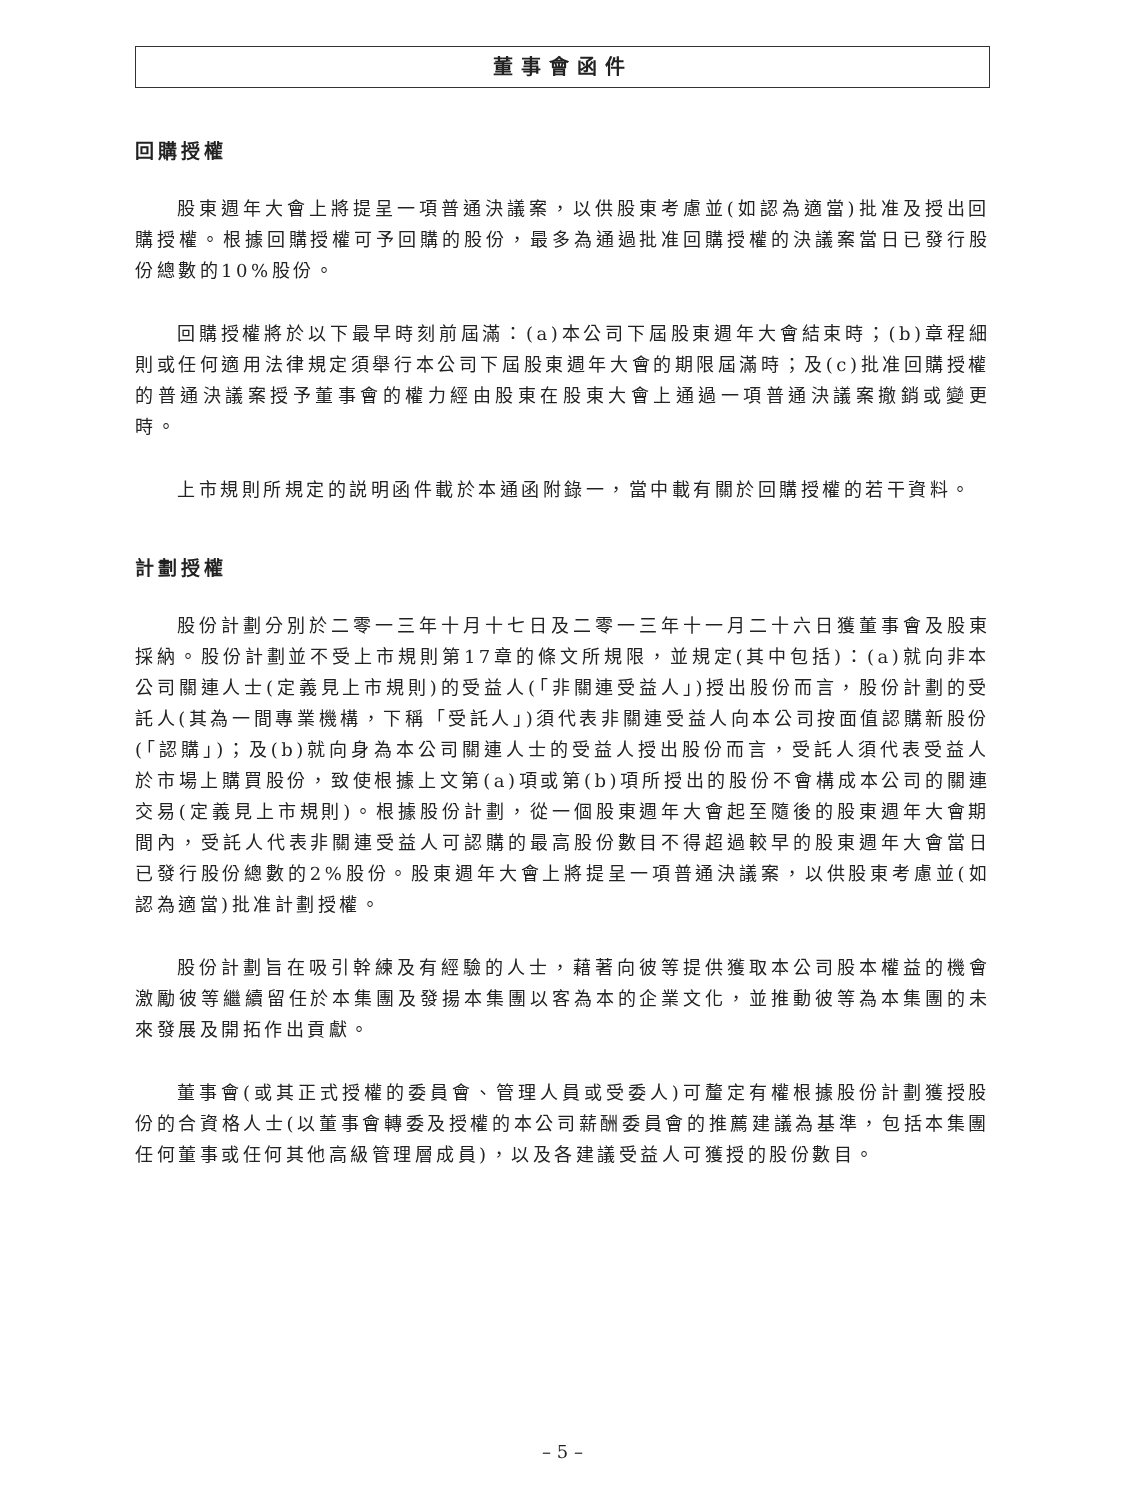董事會函件
回購授權
股東週年大會上將提呈一項普通決議案，以供股東考慮並(如認為適當)批准及授出回購授權。根據回購授權可予回購的股份，最多為通過批准回購授權的決議案當日已發行股份總數的10%股份。
回購授權將於以下最早時刻前屆滿：(a)本公司下屆股東週年大會結束時；(b)章程細則或任何適用法律規定須舉行本公司下屆股東週年大會的期限屆滿時；及(c)批准回購授權的普通決議案授予董事會的權力經由股東在股東大會上通過一項普通決議案撤銷或變更時。
上市規則所規定的説明函件載於本通函附錄一，當中載有關於回購授權的若干資料。
計劃授權
股份計劃分別於二零一三年十月十七日及二零一三年十一月二十六日獲董事會及股東採納。股份計劃並不受上市規則第17章的條文所規限，並規定(其中包括)：(a)就向非本公司關連人士(定義見上市規則)的受益人(「非關連受益人」)授出股份而言，股份計劃的受託人(其為一間專業機構，下稱「受託人」)須代表非關連受益人向本公司按面值認購新股份(「認購」)；及(b)就向身為本公司關連人士的受益人授出股份而言，受託人須代表受益人於市場上購買股份，致使根據上文第(a)項或第(b)項所授出的股份不會構成本公司的關連交易(定義見上市規則)。根據股份計劃，從一個股東週年大會起至隨後的股東週年大會期間內，受託人代表非關連受益人可認購的最高股份數目不得超過較早的股東週年大會當日已發行股份總數的2%股份。股東週年大會上將提呈一項普通決議案，以供股東考慮並(如認為適當)批准計劃授權。
股份計劃旨在吸引幹練及有經驗的人士，藉著向彼等提供獲取本公司股本權益的機會激勵彼等繼續留任於本集團及發揚本集團以客為本的企業文化，並推動彼等為本集團的未來發展及開拓作出貢獻。
董事會(或其正式授權的委員會、管理人員或受委人)可釐定有權根據股份計劃獲授股份的合資格人士(以董事會轉委及授權的本公司薪酬委員會的推薦建議為基準，包括本集團任何董事或任何其他高級管理層成員)，以及各建議受益人可獲授的股份數目。
– 5 –